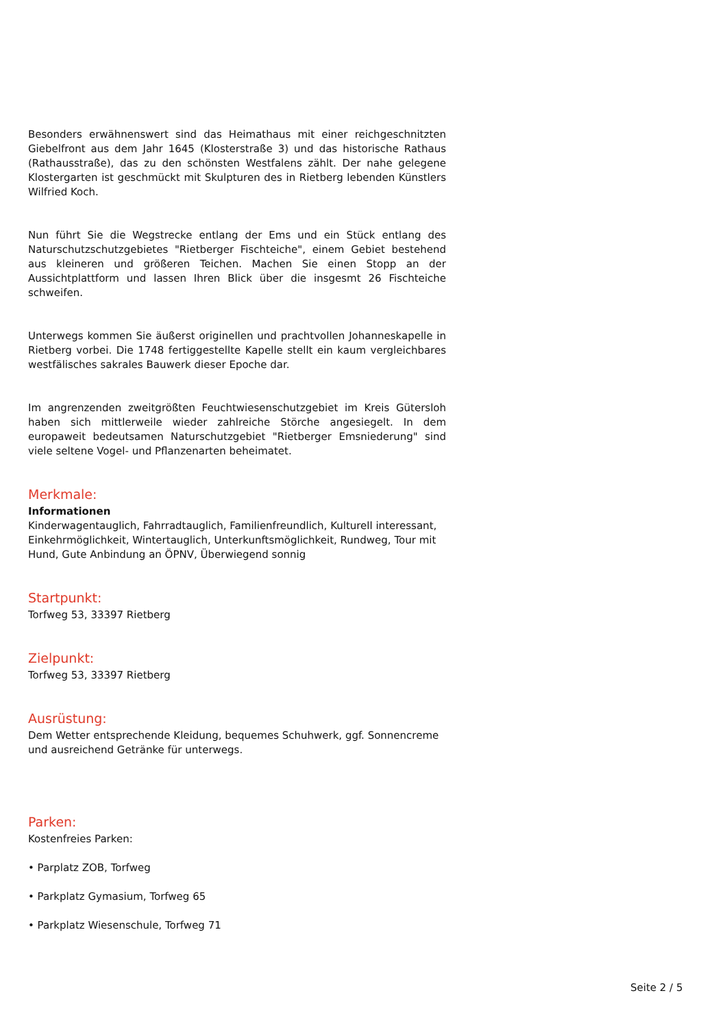Besonders erwähnenswert sind das Heimathaus mit einer reichgeschnitzten Giebelfront aus dem Jahr 1645 (Klosterstraße 3) und das historische Rathaus (Rathausstraße), das zu den schönsten Westfalens zählt. Der nahe gelegene Klostergarten ist geschmückt mit Skulpturen des in Rietberg lebenden Künstlers Wilfried Koch.
Nun führt Sie die Wegstrecke entlang der Ems und ein Stück entlang des Naturschutzschutzgebietes "Rietberger Fischteiche", einem Gebiet bestehend aus kleineren und größeren Teichen. Machen Sie einen Stopp an der Aussichtplattform und lassen Ihren Blick über die insgesmt 26 Fischteiche schweifen.
Unterwegs kommen Sie äußerst originellen und prachtvollen Johanneskapelle in Rietberg vorbei. Die 1748 fertiggestellte Kapelle stellt ein kaum vergleichbares westfälisches sakrales Bauwerk dieser Epoche dar.
Im angrenzenden zweitgrößten Feuchtwiesenschutzgebiet im Kreis Gütersloh haben sich mittlerweile wieder zahlreiche Störche angesiegelt. In dem europaweit bedeutsamen Naturschutzgebiet "Rietberger Emsniederung" sind viele seltene Vogel- und Pflanzenarten beheimatet.
Merkmale:
Informationen
Kinderwagentauglich, Fahrradtauglich, Familienfreundlich, Kulturell interessant, Einkehrmöglichkeit, Wintertauglich, Unterkunftsmöglichkeit, Rundweg, Tour mit Hund, Gute Anbindung an ÖPNV, Überwiegend sonnig
Startpunkt:
Torfweg 53, 33397 Rietberg
Zielpunkt:
Torfweg 53, 33397 Rietberg
Ausrüstung:
Dem Wetter entsprechende Kleidung, bequemes Schuhwerk, ggf. Sonnencreme und ausreichend Getränke für unterwegs.
Parken:
Kostenfreies Parken:
• Parplatz ZOB, Torfweg
• Parkplatz Gymasium, Torfweg 65
• Parkplatz Wiesenschule, Torfweg 71
Seite 2 / 5